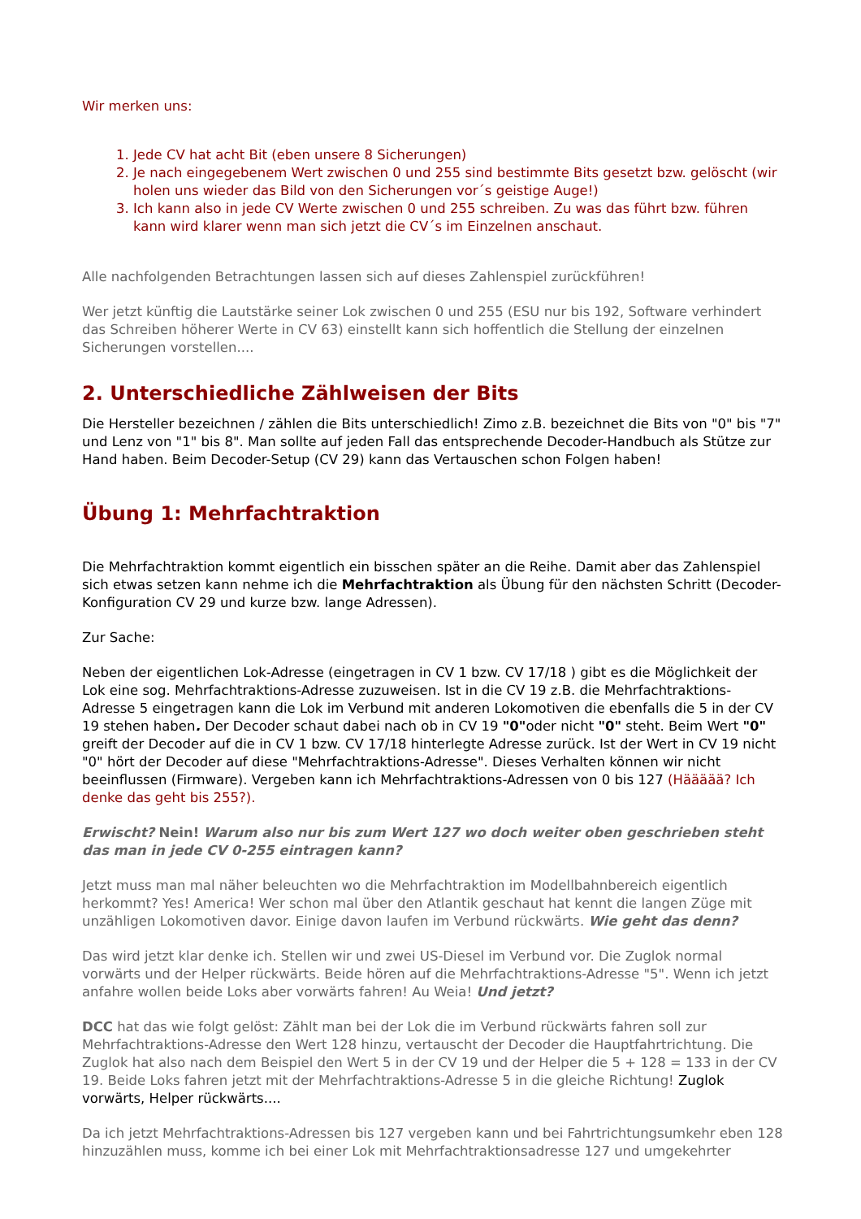Wir merken uns:
1. Jede CV hat acht Bit (eben unsere 8 Sicherungen)
2. Je nach eingegebenem Wert zwischen 0 und 255 sind bestimmte Bits gesetzt bzw. gelöscht (wir holen uns wieder das Bild von den Sicherungen vor´s geistige Auge!)
3. Ich kann also in jede CV Werte zwischen 0 und 255 schreiben. Zu was das führt bzw. führen kann wird klarer wenn man sich jetzt die CV´s im Einzelnen anschaut.
Alle nachfolgenden Betrachtungen lassen sich auf dieses Zahlenspiel zurückführen!
Wer jetzt künftig die Lautstärke seiner Lok zwischen 0 und 255 (ESU nur bis 192, Software verhindert das Schreiben höherer Werte in CV 63) einstellt kann sich hoffentlich die Stellung der einzelnen Sicherungen vorstellen....
2. Unterschiedliche Zählweisen der Bits
Die Hersteller bezeichnen / zählen die Bits unterschiedlich! Zimo z.B. bezeichnet die Bits von "0" bis "7" und Lenz von "1" bis 8". Man sollte auf jeden Fall das entsprechende Decoder-Handbuch als Stütze zur Hand haben. Beim Decoder-Setup (CV 29) kann das Vertauschen schon Folgen haben!
Übung 1: Mehrfachtraktion
Die Mehrfachtraktion kommt eigentlich ein bisschen später an die Reihe. Damit aber das Zahlenspiel sich etwas setzen kann nehme ich die Mehrfachtraktion als Übung für den nächsten Schritt (Decoder-Konfiguration CV 29 und kurze bzw. lange Adressen).
Zur Sache:
Neben der eigentlichen Lok-Adresse (eingetragen in CV 1 bzw. CV 17/18 ) gibt es die Möglichkeit der Lok eine sog. Mehrfachtraktions-Adresse zuzuweisen. Ist in die CV 19 z.B. die Mehrfachtraktions-Adresse 5 eingetragen kann die Lok im Verbund mit anderen Lokomotiven die ebenfalls die 5 in der CV 19 stehen haben. Der Decoder schaut dabei nach ob in CV 19 "0"oder nicht "0" steht. Beim Wert "0" greift der Decoder auf die in CV 1 bzw. CV 17/18 hinterlegte Adresse zurück. Ist der Wert in CV 19 nicht "0" hört der Decoder auf diese "Mehrfachtraktions-Adresse". Dieses Verhalten können wir nicht beeinflussen (Firmware). Vergeben kann ich Mehrfachtraktions-Adressen von 0 bis 127 (Häääää? Ich denke das geht bis 255?).
Erwischt? Nein! Warum also nur bis zum Wert 127 wo doch weiter oben geschrieben steht das man in jede CV 0-255 eintragen kann?
Jetzt muss man mal näher beleuchten wo die Mehrfachtraktion im Modellbahnbereich eigentlich herkommt? Yes! America! Wer schon mal über den Atlantik geschaut hat kennt die langen Züge mit unzähligen Lokomotiven davor. Einige davon laufen im Verbund rückwärts. Wie geht das denn?
Das wird jetzt klar denke ich. Stellen wir und zwei US-Diesel im Verbund vor. Die Zuglok normal vorwärts und der Helper rückwärts. Beide hören auf die Mehrfachtraktions-Adresse "5". Wenn ich jetzt anfahre wollen beide Loks aber vorwärts fahren! Au Weia! Und jetzt?
DCC hat das wie folgt gelöst: Zählt man bei der Lok die im Verbund rückwärts fahren soll zur Mehrfachtraktions-Adresse den Wert 128 hinzu, vertauscht der Decoder die Hauptfahrtrichtung. Die Zuglok hat also nach dem Beispiel den Wert 5 in der CV 19 und der Helper die 5 + 128 = 133 in der CV 19. Beide Loks fahren jetzt mit der Mehrfachtraktions-Adresse 5 in die gleiche Richtung! Zuglok vorwärts, Helper rückwärts....
Da ich jetzt Mehrfachtraktions-Adressen bis 127 vergeben kann und bei Fahrtrichtungsumkehr eben 128 hinzuzählen muss, komme ich bei einer Lok mit Mehrfachtraktionsadresse 127 und umgekehrter